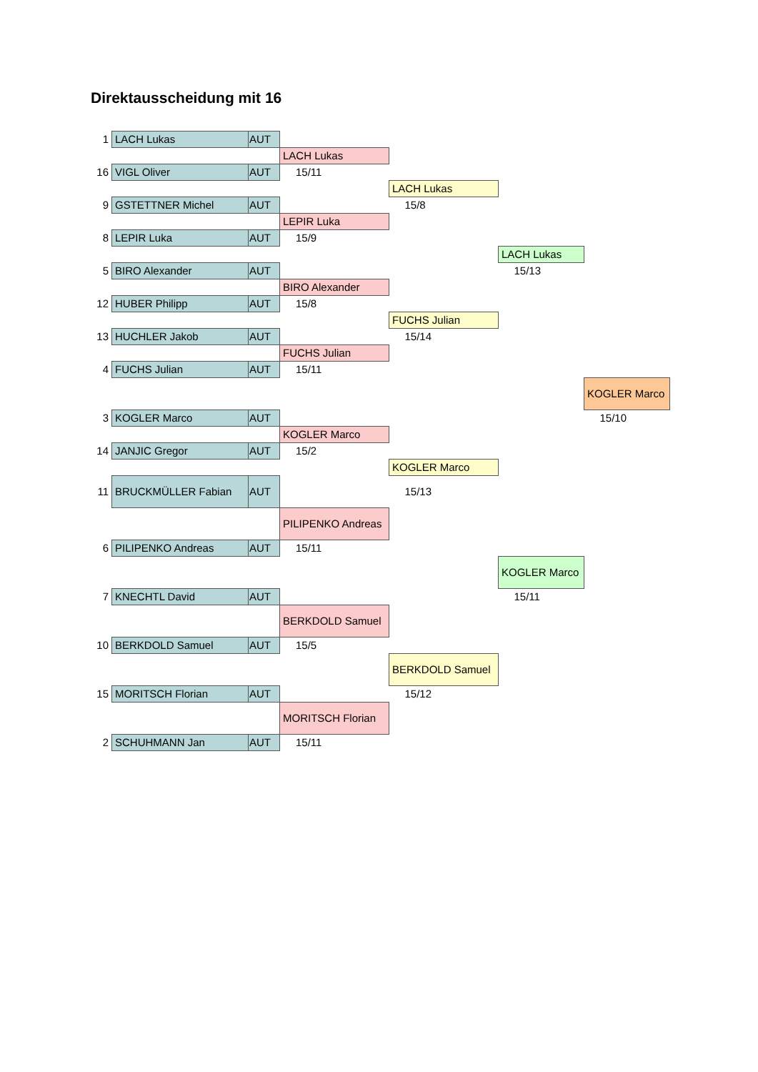Direktausscheidung mit 16
| 1 | LACH Lukas | AUT | | | | |
| | | | LACH Lukas | | | |
| 16 | VIGL Oliver | AUT | 15/11 | | | |
| | | | | LACH Lukas | | |
| 9 | GSTETTNER Michel | AUT | | 15/8 | | |
| | | | LEPIR Luka | | | |
| 8 | LEPIR Luka | AUT | 15/9 | | | |
| | | | | | LACH Lukas | |
| 5 | BIRO Alexander | AUT | | | 15/13 | |
| | | | BIRO Alexander | | | |
| 12 | HUBER Philipp | AUT | 15/8 | | | |
| | | | | FUCHS Julian | | |
| 13 | HUCHLER Jakob | AUT | | 15/14 | | |
| | | | FUCHS Julian | | | |
| 4 | FUCHS Julian | AUT | 15/11 | | | |
| | | | | | | KOGLER Marco |
| 3 | KOGLER Marco | AUT | | | | 15/10 |
| | | | KOGLER Marco | | | |
| 14 | JANJIC Gregor | AUT | 15/2 | | | |
| | | | | KOGLER Marco | | |
| 11 | BRUCKMÜLLER Fabian | AUT | | 15/13 | | |
| | | | PILIPENKO Andreas | | | |
| 6 | PILIPENKO Andreas | AUT | 15/11 | | | |
| | | | | | KOGLER Marco | |
| 7 | KNECHTL David | AUT | | | 15/11 | |
| | | | BERKDOLD Samuel | | | |
| 10 | BERKDOLD Samuel | AUT | 15/5 | | | |
| | | | | BERKDOLD Samuel | | |
| 15 | MORITSCH Florian | AUT | | 15/12 | | |
| | | | MORITSCH Florian | | | |
| 2 | SCHUHMANN Jan | AUT | 15/11 | | | |